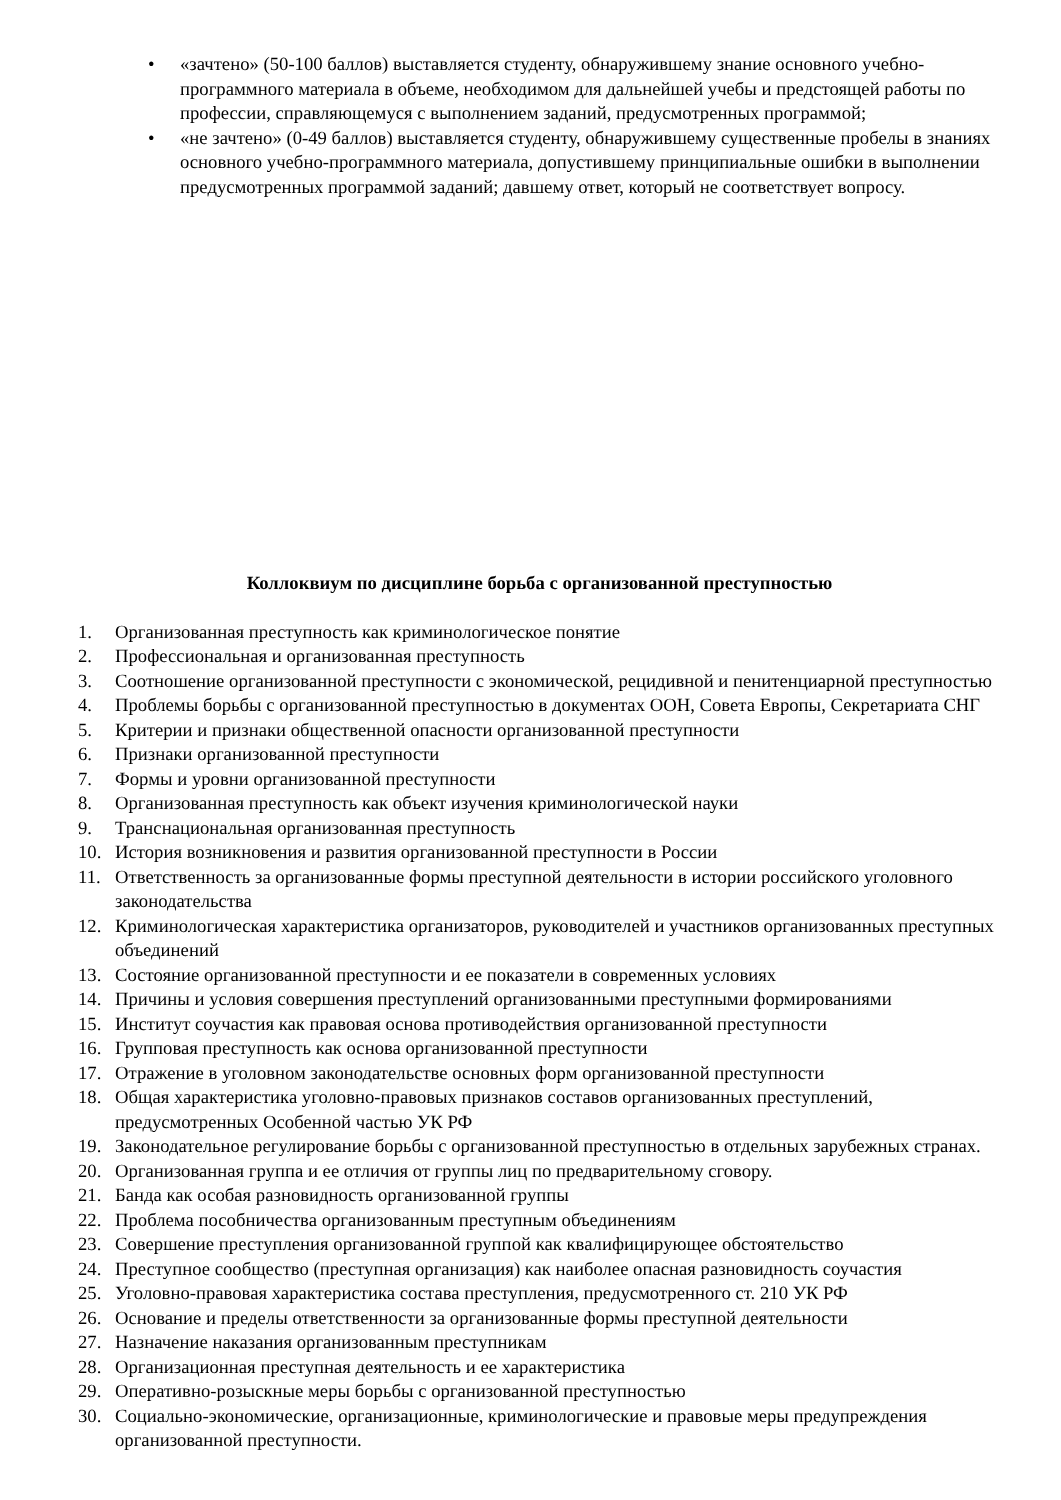• «зачтено» (50-100 баллов) выставляется студенту, обнаружившему знание основного учебно-программного материала в объеме, необходимом для дальнейшей учебы и предстоящей работы по профессии, справляющемуся с выполнением заданий, предусмотренных программой;
• «не зачтено» (0-49 баллов) выставляется студенту, обнаружившему существенные пробелы в знаниях основного учебно-программного материала, допустившему принципиальные ошибки в выполнении предусмотренных программой заданий; давшему ответ, который не соответствует вопросу.
Коллоквиум по дисциплине борьба с организованной преступностью
1. Организованная преступность как криминологическое понятие
2. Профессиональная и организованная преступность
3. Соотношение организованной преступности с экономической, рецидивной и пенитенциарной преступностью
4. Проблемы борьбы с организованной преступностью в документах ООН, Совета Европы, Секретариата СНГ
5. Критерии и признаки общественной опасности организованной преступности
6. Признаки организованной преступности
7. Формы и уровни организованной преступности
8. Организованная преступность как объект изучения криминологической науки
9. Транснациональная организованная преступность
10. История возникновения и развития организованной преступности в России
11. Ответственность за организованные формы преступной деятельности в истории российского уголовного законодательства
12. Криминологическая характеристика организаторов, руководителей и участников организованных преступных объединений
13. Состояние организованной преступности и ее показатели в современных условиях
14. Причины и условия совершения преступлений организованными преступными формированиями
15. Институт соучастия как правовая основа противодействия организованной преступности
16. Групповая преступность как основа организованной преступности
17. Отражение в уголовном законодательстве основных форм организованной преступности
18. Общая характеристика уголовно-правовых признаков составов организованных преступлений, предусмотренных Особенной частью УК РФ
19. Законодательное регулирование борьбы с организованной преступностью в отдельных зарубежных странах.
20. Организованная группа и ее отличия от группы лиц по предварительному сговору.
21. Банда как особая разновидность организованной группы
22. Проблема пособничества организованным преступным объединениям
23. Совершение преступления организованной группой как квалифицирующее обстоятельство
24. Преступное сообщество (преступная организация) как наиболее опасная разновидность соучастия
25. Уголовно-правовая характеристика состава преступления, предусмотренного ст. 210 УК РФ
26. Основание и пределы ответственности за организованные формы преступной деятельности
27. Назначение наказания организованным преступникам
28. Организационная преступная деятельность и ее характеристика
29. Оперативно-розыскные меры борьбы с организованной преступностью
30. Социально-экономические, организационные, криминологические и правовые меры предупреждения организованной преступности.